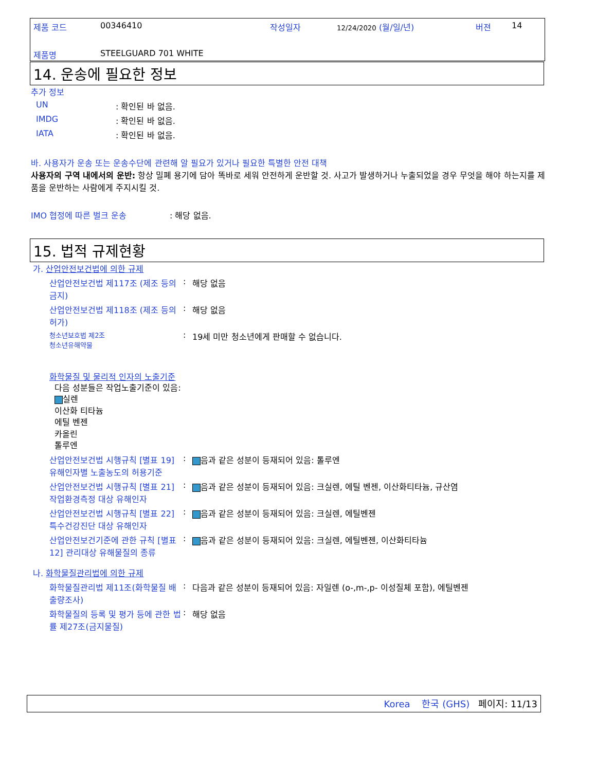제품 코드 00346410 작성일자 12/24/2020 (월/일/년) 버젼 14
제품명 STEELGUARD 701 WHITE
14. 운송에 필요한 정보
추가 정보
UN: 확인된 바 없음.
IMDG: 확인된 바 없음.
IATA: 확인된 바 없음.
바. 사용자가 운송 또는 운송수단에 관련해 알 필요가 있거나 필요한 특별한 안전 대책
사용자의 구역 내에서의 운반: 항상 밀폐 용기에 담아 똑바로 세워 안전하게 운반할 것. 사고가 발생하거나 누출되었을 경우 무엇을 해야 하는지를 제품을 운반하는 사람에게 주지시킬 것.
IMO 협정에 따른 벌크 운송: 해당 없음.
15. 법적 규제현황
가. 산업안전보건법에 의한 규제
산업안전보건법 제117조 (제조 등의 금지): 해당 없음
산업안전보건법 제118조 (제조 등의 허가): 해당 없음
청소년보호법 제2조
청소년유해약물: 19세 미만 청소년에게 판매할 수 없습니다.
화학물질 및 물리적 인자의 노출기준
다음 성분들은 작업노출기준이 있음:
실렌
이산화 티타늄
에틸 벤젠
카올린
톨루엔
산업안전보건법 시행규칙 [별표 19] 유해인자별 노출농도의 허용기준: 음과 같은 성분이 등재되어 있음: 톨루엔
산업안전보건법 시행규칙 [별표 21] 작업환경측정 대상 유해인자: 음과 같은 성분이 등재되어 있음: 크실렌, 에틸 벤젠, 이산화티타늄, 규산염
산업안전보건법 시행규칙 [별표 22] 특수건강진단 대상 유해인자: 음과 같은 성분이 등재되어 있음: 크실렌, 에틸벤젠
산업안전보건기준에 관한 규칙 [별표 12] 관리대상 유해물질의 종류: 음과 같은 성분이 등재되어 있음: 크실렌, 에틸벤젠, 이산화티타늄
나. 화학물질관리법에 의한 규제
화학물질관리법 제11조(화학물질 배출량조사): 다음과 같은 성분이 등재되어 있음: 자일렌 (o-,m-,p- 이성질체 포함), 에틸벤젠
화학물질의 등록 및 평가 등에 관한 법률 제27조(금지물질): 해당 없음
Korea 한국 (GHS) 페이지: 11/13